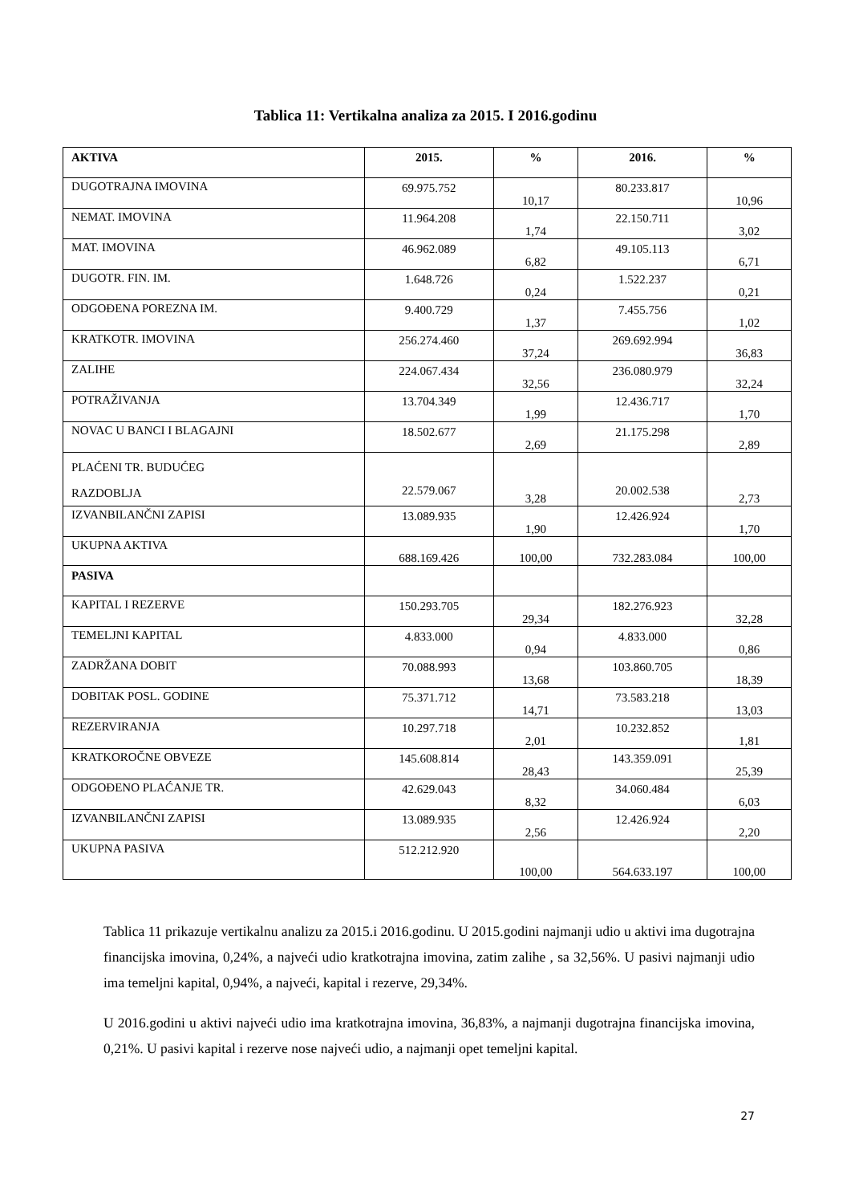Tablica 11: Vertikalna analiza za 2015. I 2016.godinu
| AKTIVA | 2015. | % | 2016. | % |
| --- | --- | --- | --- | --- |
| DUGOTRAJNA IMOVINA | 69.975.752 | 10,17 | 80.233.817 | 10,96 |
| NEMAT. IMOVINA | 11.964.208 | 1,74 | 22.150.711 | 3,02 |
| MAT. IMOVINA | 46.962.089 | 6,82 | 49.105.113 | 6,71 |
| DUGOTR. FIN. IM. | 1.648.726 | 0,24 | 1.522.237 | 0,21 |
| ODGOĐENA POREZNA IM. | 9.400.729 | 1,37 | 7.455.756 | 1,02 |
| KRATKOTR. IMOVINA | 256.274.460 | 37,24 | 269.692.994 | 36,83 |
| ZALIHE | 224.067.434 | 32,56 | 236.080.979 | 32,24 |
| POTRAŽIVANJA | 13.704.349 | 1,99 | 12.436.717 | 1,70 |
| NOVAC U BANCI I BLAGAJNI | 18.502.677 | 2,69 | 21.175.298 | 2,89 |
| PLAĆENI TR. BUDUĆEG RAZDOBLJA | 22.579.067 | 3,28 | 20.002.538 | 2,73 |
| IZVANBILANČNI ZAPISI | 13.089.935 | 1,90 | 12.426.924 | 1,70 |
| UKUPNA AKTIVA | 688.169.426 | 100,00 | 732.283.084 | 100,00 |
| PASIVA | | | | |
| KAPITAL I REZERVE | 150.293.705 | 29,34 | 182.276.923 | 32,28 |
| TEMELJNI KAPITAL | 4.833.000 | 0,94 | 4.833.000 | 0,86 |
| ZADRŽANA DOBIT | 70.088.993 | 13,68 | 103.860.705 | 18,39 |
| DOBITAK POSL. GODINE | 75.371.712 | 14,71 | 73.583.218 | 13,03 |
| REZERVIRANJA | 10.297.718 | 2,01 | 10.232.852 | 1,81 |
| KRATKOROČNE OBVEZE | 145.608.814 | 28,43 | 143.359.091 | 25,39 |
| ODGOĐENO PLAĆANJE TR. | 42.629.043 | 8,32 | 34.060.484 | 6,03 |
| IZVANBILANČNI ZAPISI | 13.089.935 | 2,56 | 12.426.924 | 2,20 |
| UKUPNA PASIVA | 512.212.920 | 100,00 | 564.633.197 | 100,00 |
Tablica 11 prikazuje vertikalnu analizu za 2015.i 2016.godinu. U 2015.godini najmanji udio u aktivi ima dugotrajna financijska imovina, 0,24%, a najveći udio kratkotrajna imovina, zatim zalihe , sa 32,56%. U pasivi najmanji udio ima temeljni kapital, 0,94%, a najveći, kapital i rezerve, 29,34%.
U 2016.godini u aktivi najveći udio ima kratkotrajna imovina, 36,83%, a najmanji dugotrajna financijska imovina, 0,21%. U pasivi kapital i rezerve nose najveći udio, a najmanji opet temeljni kapital.
27